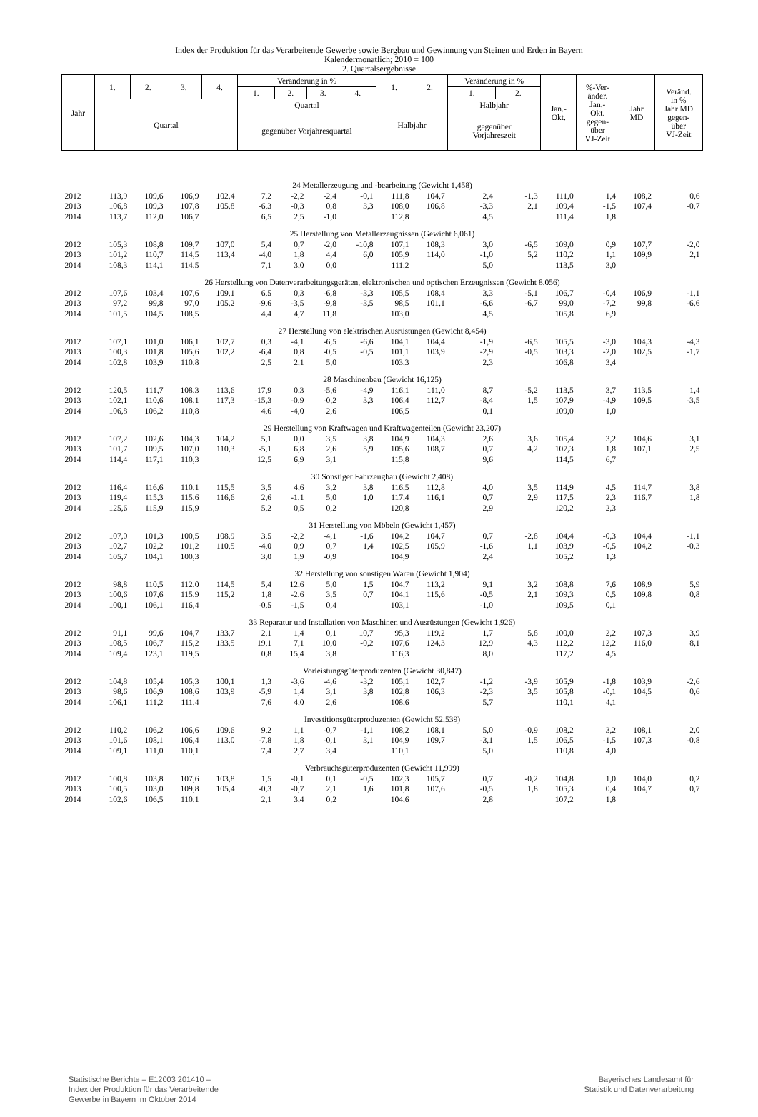Index der Produktion für das Verarbeitende Gewerbe sowie Bergbau und Gewinnung von Steinen und Erden in Bayern
Kalendermonatlich; 2010 = 100
2. Quartalsergebnisse
| Jahr | 1. | 2. | 3. | 4. | Veränderung in % | | | | 1. | 2. | Veränderung in % | | Jan.- Okt. | %-Ver- änder. Jan.- Okt. gegen- über VJ-Zeit | Jahr MD | Veränd. in % Jahr MD gegen- über VJ-Zeit |
| --- | --- | --- | --- | --- | --- | --- | --- | --- | --- | --- | --- | --- | --- | --- | --- | --- |
| | | | | | 1. | 2. | 3. | 4. | | | 1. | 2. | | | | |
| | Quartal | | | | Quartal | | | | Halbjahr | | Halbjahr | | | | | |
| | | | | | gegenüber Vorjahresquartal | | | | | | gegenüber Vorjahreszeit | | | | | |
| 24 Metallerzeugung und -bearbeitung (Gewicht 1,458) | | | | | | | | | | | | | | | | |
| 2012 | 113,9 | 109,6 | 106,9 | 102,4 | 7,2 | -2,2 | -2,4 | -0,1 | 111,8 | 104,7 | 2,4 | -1,3 | 111,0 | 1,4 | 108,2 | 0,6 |
| 2013 | 106,8 | 109,3 | 107,8 | 105,8 | -6,3 | -0,3 | 0,8 | 3,3 | 108,0 | 106,8 | -3,3 | 2,1 | 109,4 | -1,5 | 107,4 | -0,7 |
| 2014 | 113,7 | 112,0 | 106,7 | | 6,5 | 2,5 | -1,0 | | 112,8 | | 4,5 | | 111,4 | 1,8 | | |
| 25 Herstellung von Metallerzeugnissen (Gewicht 6,061) | | | | | | | | | | | | | | | | |
| 2012 | 105,3 | 108,8 | 109,7 | 107,0 | 5,4 | 0,7 | -2,0 | -10,8 | 107,1 | 108,3 | 3,0 | -6,5 | 109,0 | 0,9 | 107,7 | -2,0 |
| 2013 | 101,2 | 110,7 | 114,5 | 113,4 | -4,0 | 1,8 | 4,4 | 6,0 | 105,9 | 114,0 | -1,0 | 5,2 | 110,2 | 1,1 | 109,9 | 2,1 |
| 2014 | 108,3 | 114,1 | 114,5 | | 7,1 | 3,0 | 0,0 | | 111,2 | | 5,0 | | 113,5 | 3,0 | | |
| 26 Herstellung von Datenverarbeitungsgeräten, elektronischen und optischen Erzeugnissen (Gewicht 8,056) | | | | | | | | | | | | | | | | |
| 2012 | 107,6 | 103,4 | 107,6 | 109,1 | 6,5 | 0,3 | -6,8 | -3,3 | 105,5 | 108,4 | 3,3 | -5,1 | 106,7 | -0,4 | 106,9 | -1,1 |
| 2013 | 97,2 | 99,8 | 97,0 | 105,2 | -9,6 | -3,5 | -9,8 | -3,5 | 98,5 | 101,1 | -6,6 | -6,7 | 99,0 | -7,2 | 99,8 | -6,6 |
| 2014 | 101,5 | 104,5 | 108,5 | | 4,4 | 4,7 | 11,8 | | 103,0 | | 4,5 | | 105,8 | 6,9 | | |
| 27 Herstellung von elektrischen Ausrüstungen (Gewicht 8,454) | | | | | | | | | | | | | | | | |
| 2012 | 107,1 | 101,0 | 106,1 | 102,7 | 0,3 | -4,1 | -6,5 | -6,6 | 104,1 | 104,4 | -1,9 | -6,5 | 105,5 | -3,0 | 104,3 | -4,3 |
| 2013 | 100,3 | 101,8 | 105,6 | 102,2 | -6,4 | 0,8 | -0,5 | -0,5 | 101,1 | 103,9 | -2,9 | -0,5 | 103,3 | -2,0 | 102,5 | -1,7 |
| 2014 | 102,8 | 103,9 | 110,8 | | 2,5 | 2,1 | 5,0 | | 103,3 | | 2,3 | | 106,8 | 3,4 | | |
| 28 Maschinenbau (Gewicht 16,125) | | | | | | | | | | | | | | | | |
| 2012 | 120,5 | 111,7 | 108,3 | 113,6 | 17,9 | 0,3 | -5,6 | -4,9 | 116,1 | 111,0 | 8,7 | -5,2 | 113,5 | 3,7 | 113,5 | 1,4 |
| 2013 | 102,1 | 110,6 | 108,1 | 117,3 | -15,3 | -0,9 | -0,2 | 3,3 | 106,4 | 112,7 | -8,4 | 1,5 | 107,9 | -4,9 | 109,5 | -3,5 |
| 2014 | 106,8 | 106,2 | 110,8 | | 4,6 | -4,0 | 2,6 | | 106,5 | | 0,1 | | 109,0 | 1,0 | | |
| 29 Herstellung von Kraftwagen und Kraftwagenteilen (Gewicht 23,207) | | | | | | | | | | | | | | | | |
| 2012 | 107,2 | 102,6 | 104,3 | 104,2 | 5,1 | 0,0 | 3,5 | 3,8 | 104,9 | 104,3 | 2,6 | 3,6 | 105,4 | 3,2 | 104,6 | 3,1 |
| 2013 | 101,7 | 109,5 | 107,0 | 110,3 | -5,1 | 6,8 | 2,6 | 5,9 | 105,6 | 108,7 | 0,7 | 4,2 | 107,3 | 1,8 | 107,1 | 2,5 |
| 2014 | 114,4 | 117,1 | 110,3 | | 12,5 | 6,9 | 3,1 | | 115,8 | | 9,6 | | 114,5 | 6,7 | | |
| 30 Sonstiger Fahrzeugbau (Gewicht 2,408) | | | | | | | | | | | | | | | | |
| 2012 | 116,4 | 116,6 | 110,1 | 115,5 | 3,5 | 4,6 | 3,2 | 3,8 | 116,5 | 112,8 | 4,0 | 3,5 | 114,9 | 4,5 | 114,7 | 3,8 |
| 2013 | 119,4 | 115,3 | 115,6 | 116,6 | 2,6 | -1,1 | 5,0 | 1,0 | 117,4 | 116,1 | 0,7 | 2,9 | 117,5 | 2,3 | 116,7 | 1,8 |
| 2014 | 125,6 | 115,9 | 115,9 | | 5,2 | 0,5 | 0,2 | | 120,8 | | 2,9 | | 120,2 | 2,3 | | |
| 31 Herstellung von Möbeln (Gewicht 1,457) | | | | | | | | | | | | | | | | |
| 2012 | 107,0 | 101,3 | 100,5 | 108,9 | 3,5 | -2,2 | -4,1 | -1,6 | 104,2 | 104,7 | 0,7 | -2,8 | 104,4 | -0,3 | 104,4 | -1,1 |
| 2013 | 102,7 | 102,2 | 101,2 | 110,5 | -4,0 | 0,9 | 0,7 | 1,4 | 102,5 | 105,9 | -1,6 | 1,1 | 103,9 | -0,5 | 104,2 | -0,3 |
| 2014 | 105,7 | 104,1 | 100,3 | | 3,0 | 1,9 | -0,9 | | 104,9 | | 2,4 | | 105,2 | 1,3 | | |
| 32 Herstellung von sonstigen Waren (Gewicht 1,904) | | | | | | | | | | | | | | | | |
| 2012 | 98,8 | 110,5 | 112,0 | 114,5 | 5,4 | 12,6 | 5,0 | 1,5 | 104,7 | 113,2 | 9,1 | 3,2 | 108,8 | 7,6 | 108,9 | 5,9 |
| 2013 | 100,6 | 107,6 | 115,9 | 115,2 | 1,8 | -2,6 | 3,5 | 0,7 | 104,1 | 115,6 | -0,5 | 2,1 | 109,3 | 0,5 | 109,8 | 0,8 |
| 2014 | 100,1 | 106,1 | 116,4 | | -0,5 | -1,5 | 0,4 | | 103,1 | | -1,0 | | 109,5 | 0,1 | | |
| 33 Reparatur und Installation von Maschinen und Ausrüstungen (Gewicht 1,926) | | | | | | | | | | | | | | | | |
| 2012 | 91,1 | 99,6 | 104,7 | 133,7 | 2,1 | 1,4 | 0,1 | 10,7 | 95,3 | 119,2 | 1,7 | 5,8 | 100,0 | 2,2 | 107,3 | 3,9 |
| 2013 | 108,5 | 106,7 | 115,2 | 133,5 | 19,1 | 7,1 | 10,0 | -0,2 | 107,6 | 124,3 | 12,9 | 4,3 | 112,2 | 12,2 | 116,0 | 8,1 |
| 2014 | 109,4 | 123,1 | 119,5 | | 0,8 | 15,4 | 3,8 | | 116,3 | | 8,0 | | 117,2 | 4,5 | | |
| Vorleistungsgüterproduzenten (Gewicht 30,847) | | | | | | | | | | | | | | | | |
| 2012 | 104,8 | 105,4 | 105,3 | 100,1 | 1,3 | -3,6 | -4,6 | -3,2 | 105,1 | 102,7 | -1,2 | -3,9 | 105,9 | -1,8 | 103,9 | -2,6 |
| 2013 | 98,6 | 106,9 | 108,6 | 103,9 | -5,9 | 1,4 | 3,1 | 3,8 | 102,8 | 106,3 | -2,3 | 3,5 | 105,8 | -0,1 | 104,5 | 0,6 |
| 2014 | 106,1 | 111,2 | 111,4 | | 7,6 | 4,0 | 2,6 | | 108,6 | | 5,7 | | 110,1 | 4,1 | | |
| Investitionsgüterproduzenten (Gewicht 52,539) | | | | | | | | | | | | | | | | |
| 2012 | 110,2 | 106,2 | 106,6 | 109,6 | 9,2 | 1,1 | -0,7 | -1,1 | 108,2 | 108,1 | 5,0 | -0,9 | 108,2 | 3,2 | 108,1 | 2,0 |
| 2013 | 101,6 | 108,1 | 106,4 | 113,0 | -7,8 | 1,8 | -0,1 | 3,1 | 104,9 | 109,7 | -3,1 | 1,5 | 106,5 | -1,5 | 107,3 | -0,8 |
| 2014 | 109,1 | 111,0 | 110,1 | | 7,4 | 2,7 | 3,4 | | 110,1 | | 5,0 | | 110,8 | 4,0 | | |
| Verbrauchsgüterproduzenten (Gewicht 11,999) | | | | | | | | | | | | | | | | |
| 2012 | 100,8 | 103,8 | 107,6 | 103,8 | 1,5 | -0,1 | 0,1 | -0,5 | 102,3 | 105,7 | 0,7 | -0,2 | 104,8 | 1,0 | 104,0 | 0,2 |
| 2013 | 100,5 | 103,0 | 109,8 | 105,4 | -0,3 | -0,7 | 2,1 | 1,6 | 101,8 | 107,6 | -0,5 | 1,8 | 105,3 | 0,4 | 104,7 | 0,7 |
| 2014 | 102,6 | 106,5 | 110,1 | | 2,1 | 3,4 | 0,2 | | 104,6 | | 2,8 | | 107,2 | 1,8 | | |
Statistische Berichte – E12003 201410 –
Index der Produktion für das Verarbeitende
Gewerbe in Bayern im Oktober 2014
Bayerisches Landesamt für
Statistik und Datenverarbeitung